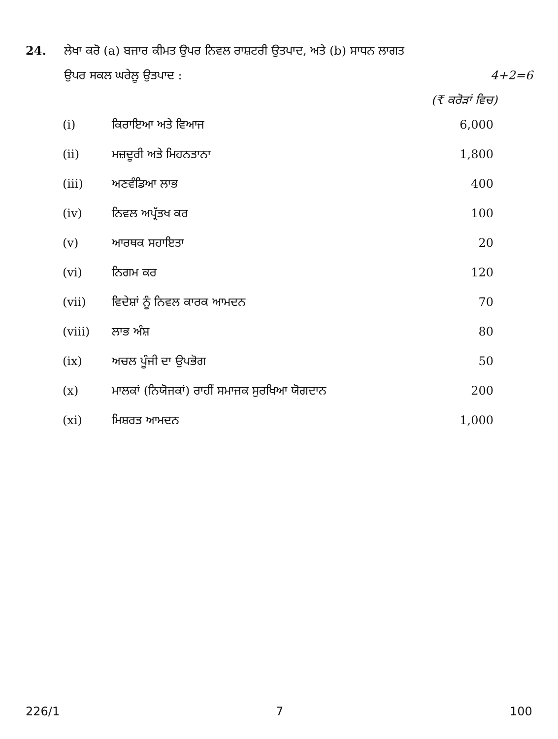24. ਲੇਖਾ ਕਰੋ (a) ਬਜਾਰ ਕੀਮਤ ਉਪਰ ਨਿਵਲ ਰਾਸ਼ਟਰੀ ਉਤਪਾਦ, ਅਤੇ (b) ਸਾਧਨ ਲਾਗਤ
ਉਪਰ ਸਕਲ ਘਰੇਲੂ ਉਤਪਾਦ : 4+2=6
(₹ ਕਰੋੜਾਂ ਵਿਚ)
| (i) | ਕਿਰਾਇਆ ਅਤੇ ਵਿਆਜ | 6,000 |
| (ii) | ਮਜ਼ਦੂਰੀ ਅਤੇ ਮਿਹਨਤਾਨਾ | 1,800 |
| (iii) | ਅਣਵੰਡਿਆ ਲਾਭ | 400 |
| (iv) | ਨਿਵਲ ਅਪ੍ਰੱਤਖ ਕਰ | 100 |
| (v) | ਆਰਥਕ ਸਹਾਇਤਾ | 20 |
| (vi) | ਨਿਗਮ ਕਰ | 120 |
| (vii) | ਵਿਦੇਸ਼ਾਂ ਨੂੰ ਨਿਵਲ ਕਾਰਕ ਆਮਦਨ | 70 |
| (viii) | ਲਾਭ ਅੰਸ਼ | 80 |
| (ix) | ਅਚਲ ਪੂੰਜੀ ਦਾ ਉਪਭੋਗ | 50 |
| (x) | ਮਾਲਕਾਂ (ਨਿਯੋਜਕਾਂ) ਰਾਹੀਂ ਸਮਾਜਕ ਸੁਰਖਿਆ ਯੋਗਦਾਨ | 200 |
| (xi) | ਮਿਸ਼ਰਤ ਆਮਦਨ | 1,000 |
226/1 7 100